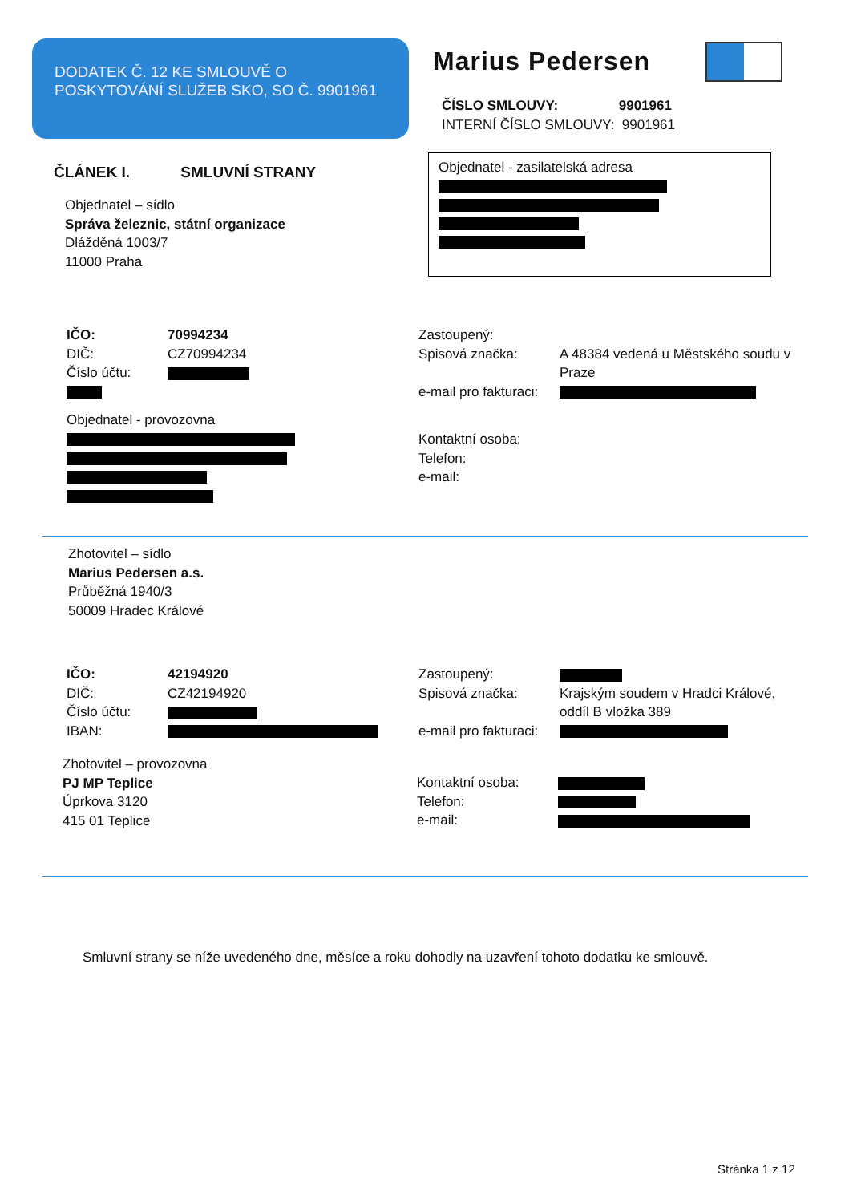DODATEK Č. 12 KE SMLOUVĚ O POSKYTOVÁNÍ SLUŽEB SKO, SO Č. 9901961
Marius Pedersen
ČÍSLO SMLOUVY: 9901961
INTERNÍ ČÍSLO SMLOUVY: 9901961
ČLÁNEK I. SMLUVNÍ STRANY
Objednatel - zasilatelská adresa
Objednatel – sídlo
Správa železnic, státní organizace
Dlážděná 1003/7
11000 Praha
| IČO: | 70994234 |
| DIČ: | CZ70994234 |
| Číslo účtu: | |
Objednatel - provozovna
| Zastoupený: | |
| Spisová značka: | A 48384 vedená u Městského soudu v Praze |
| e-mail pro fakturaci: | |
Kontaktní osoba:
Telefon:
e-mail:
Zhotovitel – sídlo
Marius Pedersen a.s.
Průběžná 1940/3
50009 Hradec Králové
| IČO: | 42194920 |
| DIČ: | CZ42194920 |
| Číslo účtu: | |
| IBAN: | |
| Zastoupený: | |
| Spisová značka: | Krajským soudem v Hradci Králové, oddíl B vložka 389 |
| e-mail pro fakturaci: | |
Zhotovitel – provozovna
PJ MP Teplice
Úprkova 3120
415 01 Teplice
| Kontaktní osoba: | |
| Telefon: | |
| e-mail: | |
Smluvní strany se níže uvedeného dne, měsíce a roku dohodly na uzavření tohoto dodatku ke smlouvě.
Stránka 1 z 12